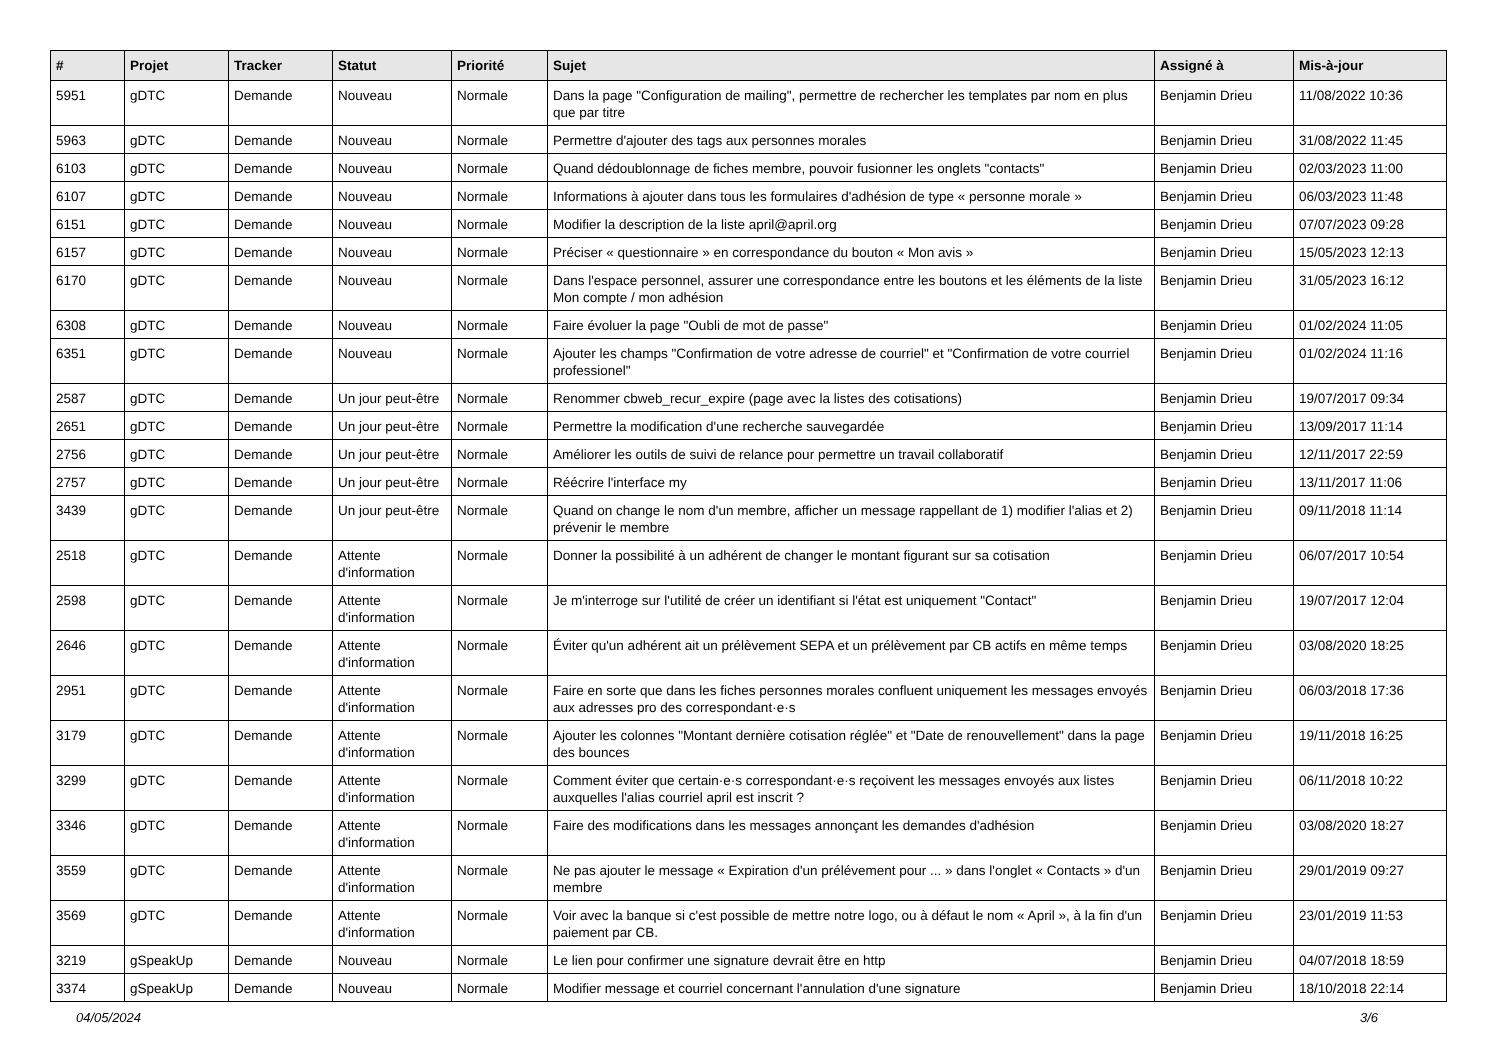| # | Projet | Tracker | Statut | Priorité | Sujet | Assigné à | Mis-à-jour |
| --- | --- | --- | --- | --- | --- | --- | --- |
| 5951 | gDTC | Demande | Nouveau | Normale | Dans la page "Configuration de mailing", permettre de rechercher les templates par nom en plus que par titre | Benjamin Drieu | 11/08/2022 10:36 |
| 5963 | gDTC | Demande | Nouveau | Normale | Permettre d'ajouter des tags aux personnes morales | Benjamin Drieu | 31/08/2022 11:45 |
| 6103 | gDTC | Demande | Nouveau | Normale | Quand dédoublonnage de fiches membre, pouvoir fusionner les onglets "contacts" | Benjamin Drieu | 02/03/2023 11:00 |
| 6107 | gDTC | Demande | Nouveau | Normale | Informations à ajouter dans tous les formulaires d'adhésion de type « personne morale » | Benjamin Drieu | 06/03/2023 11:48 |
| 6151 | gDTC | Demande | Nouveau | Normale | Modifier la description de la liste april@april.org | Benjamin Drieu | 07/07/2023 09:28 |
| 6157 | gDTC | Demande | Nouveau | Normale | Préciser « questionnaire » en correspondance du bouton « Mon avis » | Benjamin Drieu | 15/05/2023 12:13 |
| 6170 | gDTC | Demande | Nouveau | Normale | Dans l'espace personnel, assurer une correspondance entre les boutons et les éléments de la liste Mon compte / mon adhésion | Benjamin Drieu | 31/05/2023 16:12 |
| 6308 | gDTC | Demande | Nouveau | Normale | Faire évoluer la page "Oubli de mot de passe" | Benjamin Drieu | 01/02/2024 11:05 |
| 6351 | gDTC | Demande | Nouveau | Normale | Ajouter les champs "Confirmation de votre adresse de courriel" et "Confirmation de votre courriel professionel" | Benjamin Drieu | 01/02/2024 11:16 |
| 2587 | gDTC | Demande | Un jour peut-être | Normale | Renommer cbweb_recur_expire (page avec la listes des cotisations) | Benjamin Drieu | 19/07/2017 09:34 |
| 2651 | gDTC | Demande | Un jour peut-être | Normale | Permettre la modification d'une recherche sauvegardée | Benjamin Drieu | 13/09/2017 11:14 |
| 2756 | gDTC | Demande | Un jour peut-être | Normale | Améliorer les outils de suivi de relance pour permettre un travail collaboratif | Benjamin Drieu | 12/11/2017 22:59 |
| 2757 | gDTC | Demande | Un jour peut-être | Normale | Réécrire l'interface my | Benjamin Drieu | 13/11/2017 11:06 |
| 3439 | gDTC | Demande | Un jour peut-être | Normale | Quand on change le nom d'un membre, afficher un message rappellant de 1) modifier l'alias et 2) prévenir le membre | Benjamin Drieu | 09/11/2018 11:14 |
| 2518 | gDTC | Demande | Attente d'information | Normale | Donner la possibilité à un adhérent de changer le montant figurant sur sa cotisation | Benjamin Drieu | 06/07/2017 10:54 |
| 2598 | gDTC | Demande | Attente d'information | Normale | Je m'interroge sur l'utilité de créer un identifiant si l'état est uniquement "Contact" | Benjamin Drieu | 19/07/2017 12:04 |
| 2646 | gDTC | Demande | Attente d'information | Normale | Éviter qu'un adhérent ait un prélèvement SEPA et un prélèvement par CB actifs en même temps | Benjamin Drieu | 03/08/2020 18:25 |
| 2951 | gDTC | Demande | Attente d'information | Normale | Faire en sorte que dans les fiches personnes morales confluent uniquement les messages envoyés aux adresses pro des correspondant·e·s | Benjamin Drieu | 06/03/2018 17:36 |
| 3179 | gDTC | Demande | Attente d'information | Normale | Ajouter les colonnes "Montant dernière cotisation réglée" et "Date de renouvellement" dans la page des bounces | Benjamin Drieu | 19/11/2018 16:25 |
| 3299 | gDTC | Demande | Attente d'information | Normale | Comment éviter que certain·e·s correspondant·e·s reçoivent les messages envoyés aux listes auxquelles l'alias courriel april est inscrit ? | Benjamin Drieu | 06/11/2018 10:22 |
| 3346 | gDTC | Demande | Attente d'information | Normale | Faire des modifications dans les messages annonçant les demandes d'adhésion | Benjamin Drieu | 03/08/2020 18:27 |
| 3559 | gDTC | Demande | Attente d'information | Normale | Ne pas ajouter le message « Expiration d'un prélévement pour ... » dans l'onglet « Contacts » d'un membre | Benjamin Drieu | 29/01/2019 09:27 |
| 3569 | gDTC | Demande | Attente d'information | Normale | Voir avec la banque si c'est possible de mettre notre logo, ou à défaut le nom « April », à la fin d'un paiement par CB. | Benjamin Drieu | 23/01/2019 11:53 |
| 3219 | gSpeakUp | Demande | Nouveau | Normale | Le lien pour confirmer une signature devrait être en http | Benjamin Drieu | 04/07/2018 18:59 |
| 3374 | gSpeakUp | Demande | Nouveau | Normale | Modifier message et courriel concernant l'annulation d'une signature | Benjamin Drieu | 18/10/2018 22:14 |
04/05/2024 3/6